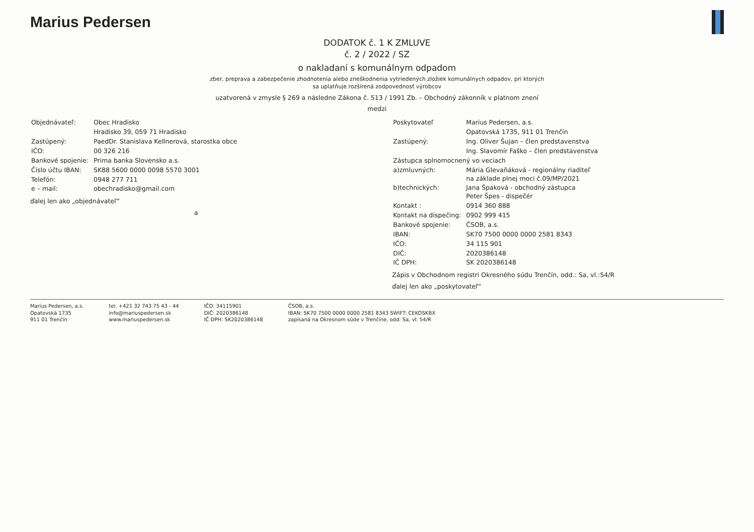Marius Pedersen
DODATOK č. 1 K ZMLUVE
č. 2 / 2022 / SZ
o nakladaní s komunálnym odpadom
zber, preprava a zabezpečenie zhodnotenia alebo zneškodnenia vytriedených zložiek komunálnych odpadov, pri ktorých
sa uplatňuje rozšírená zodpovednosť výrobcov
uzatvorená v zmysle § 269 a následne Zákona č. 513 / 1991 Zb. – Obchodný zákonník v platnom znení
medzi
| Objednávateľ: | Obec Hradisko |
| | Hradisko 39, 059 71 Hradisko |
| Zastúpený: | PaedDr. Stanislava Kellnerová, starostka obce |
| IČO: | 00 326 216 |
| Bankové spojenie: | Prima banka Slovensko a.s. |
| Číslo účtu IBAN: | SK88 5600 0000 0098 5570 3001 |
| Telefón: | 0948 277 711 |
| e – mail: | obechradisko@gmail.com |
ďalej len ako „objednávateľ“
a
| Poskytovateľ | Marius Pedersen, a.s. |
| | Opatovská 1735, 911 01 Trenčín |
| Zastúpený: | Ing. Oliver Šujan – člen predstavenstva |
| | Ing. Slavomír Faško – člen predstavenstva |
| Zástupca splnomocnený vo veciach | |
| a)zmluvných: | Mária Glevaňáková - regionálny riaditeľ na základe plnej moci č.09/MP/2021 |
| b)technických: | Jana Špaková - obchodný zástupca Peter Špes - dispečér |
| Kontakt : | 0914 360 888 |
| Kontakt na dispečing: | 0902 999 415 |
| Bankové spojenie: | ČSOB, a.s. |
| IBAN: | SK70 7500 0000 0000 2581 8343 |
| IČO: | 34 115 901 |
| DIČ: | 2020386148 |
| IČ DPH: | SK 2020386148 |
Zápis v Obchodnom registri Okresného súdu Trenčín, odd.: Sa, vl.:54/R
ďalej len ako „poskytovateľ“
Marius Pedersen, a.s.
Opatovská 1735
911 01 Trenčín
tel. +421 32 743 75 43 - 44
info@mariuspedersen.sk
www.mariuspedersen.sk
IČO: 34115901
DIČ: 2020386148
IČ DPH: SK2020386148
ČSOB, a.s.
IBAN: SK70 7500 0000 0000 2581 8343 SWIFT: CEKOSKBX
zapísaná na Okresnom súde v Trenčíne, odd: Sa, vl: 54/R